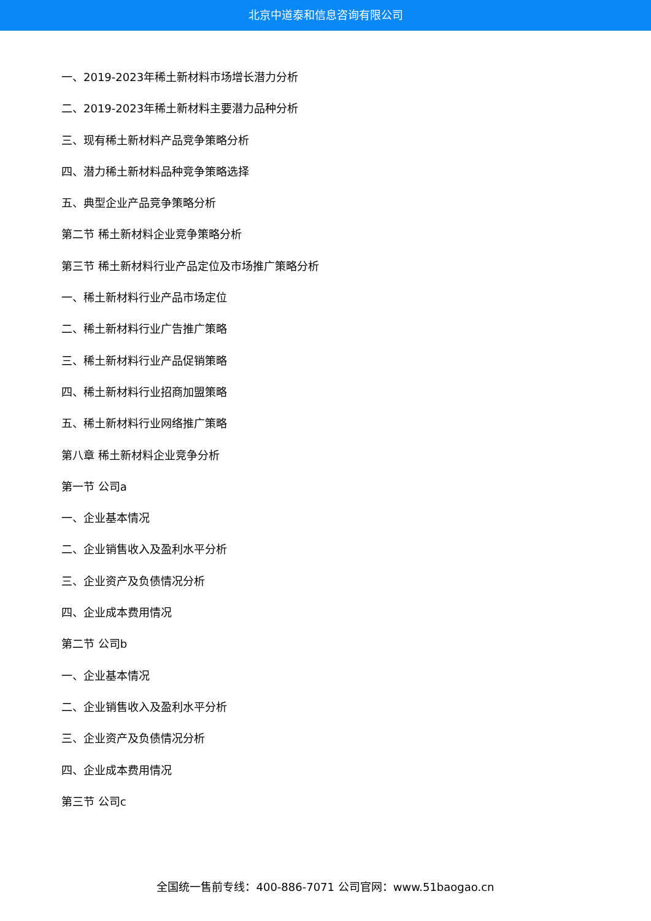北京中道泰和信息咨询有限公司
一、2019-2023年稀土新材料市场增长潜力分析
二、2019-2023年稀土新材料主要潜力品种分析
三、现有稀土新材料产品竞争策略分析
四、潜力稀土新材料品种竞争策略选择
五、典型企业产品竞争策略分析
第二节 稀土新材料企业竞争策略分析
第三节 稀土新材料行业产品定位及市场推广策略分析
一、稀土新材料行业产品市场定位
二、稀土新材料行业广告推广策略
三、稀土新材料行业产品促销策略
四、稀土新材料行业招商加盟策略
五、稀土新材料行业网络推广策略
第八章 稀土新材料企业竞争分析
第一节 公司a
一、企业基本情况
二、企业销售收入及盈利水平分析
三、企业资产及负债情况分析
四、企业成本费用情况
第二节 公司b
一、企业基本情况
二、企业销售收入及盈利水平分析
三、企业资产及负债情况分析
四、企业成本费用情况
第三节 公司c
全国统一售前专线：400-886-7071 公司官网：www.51baogao.cn